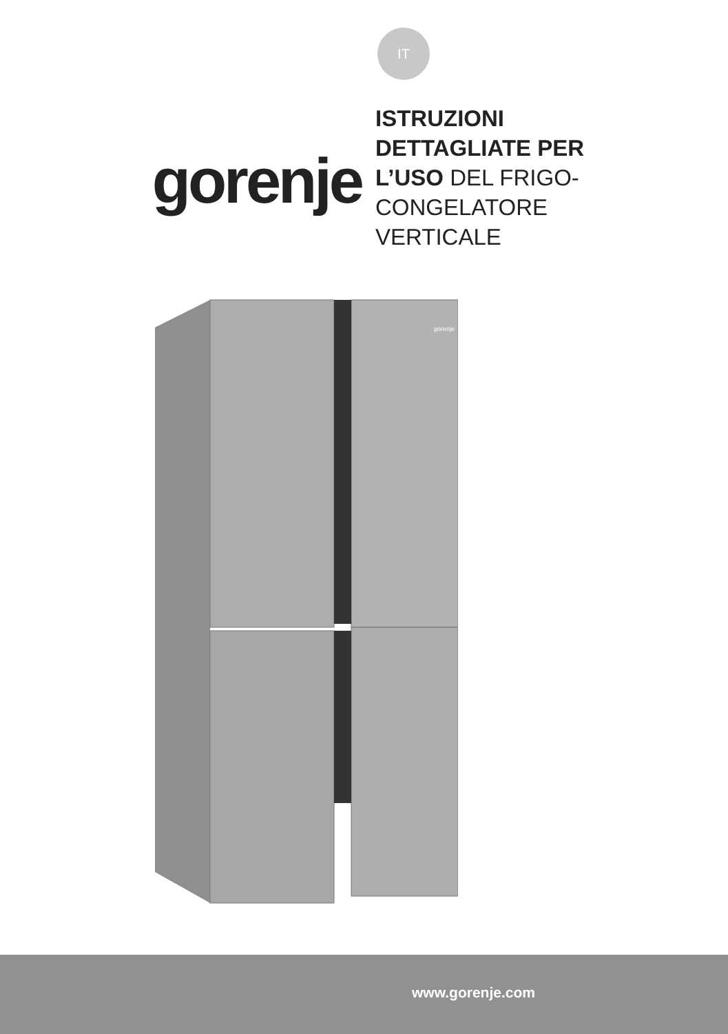IT
gorenje
ISTRUZIONI
DETTAGLIATE PER
L’USO DEL FRIGO-
CONGELATORE
VERTICALE
gorenje
www.gorenje.com